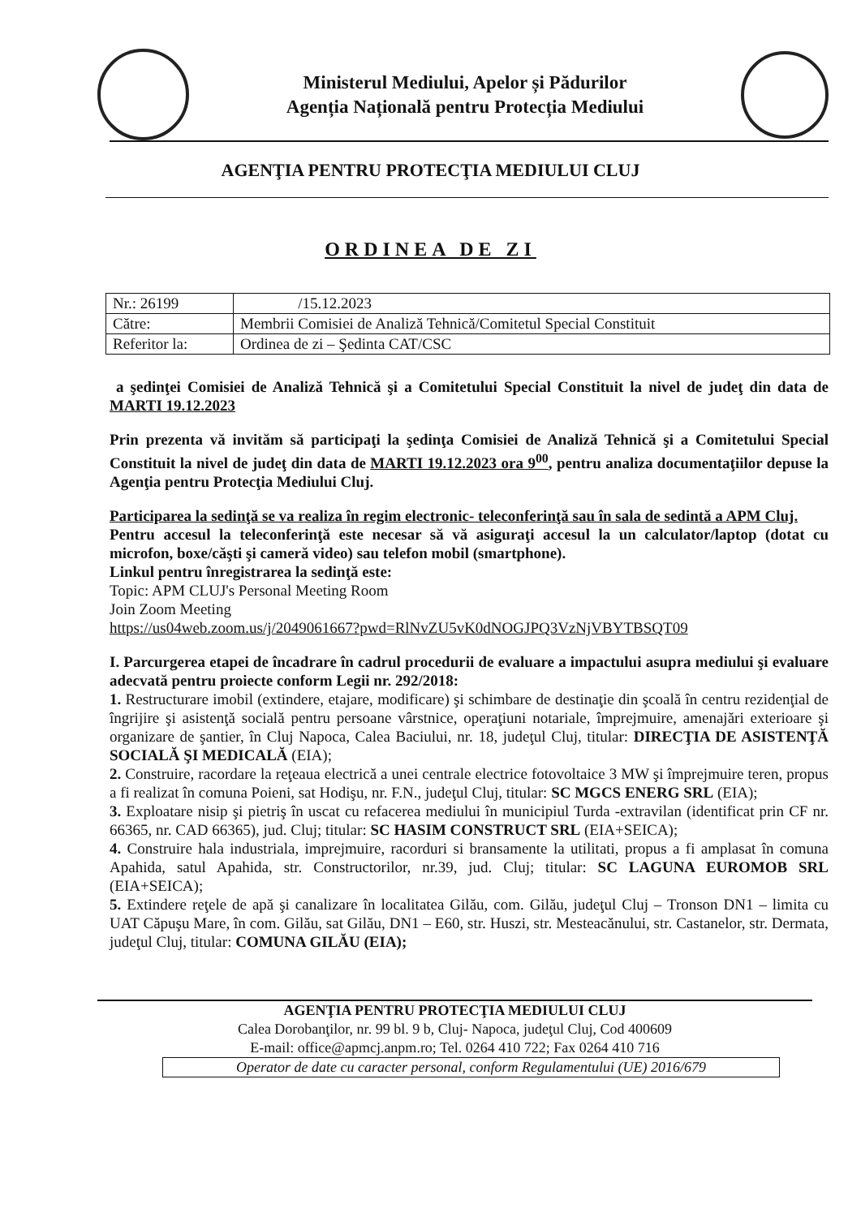Ministerul Mediului, Apelor și Pădurilor
Agenția Națională pentru Protecția Mediului
AGENŢIA PENTRU PROTECŢIA MEDIULUI CLUJ
ORDINEA DE ZI
| Nr.: 26199 | /15.12.2023 |
| Către: | Membrii Comisiei de Analiză Tehnică/Comitetul Special Constituit |
| Referitor la: | Ordinea de zi – Şedinta CAT/CSC |
a şedinţei Comisiei de Analiză Tehnică şi a Comitetului Special Constituit la nivel de judeţ din data de MARTI 19.12.2023
Prin prezenta vă invităm să participaţi la şedinţa Comisiei de Analiză Tehnică şi a Comitetului Special Constituit la nivel de judeţ din data de MARTI 19.12.2023 ora 9<sup>00</sup>, pentru analiza documentaţiilor depuse la Agenţia pentru Protecţia Mediului Cluj.
Participarea la sedinţă se va realiza în regim electronic- teleconferinţă sau în sala de sedintă a APM Cluj.
Pentru accesul la teleconferinţă este necesar să vă asiguraţi accesul la un calculator/laptop (dotat cu microfon, boxe/căşti şi cameră video) sau telefon mobil (smartphone).
Linkul pentru înregistrarea la sedinţă este:
Topic: APM CLUJ's Personal Meeting Room
Join Zoom Meeting
https://us04web.zoom.us/j/2049061667?pwd=RlNvZU5vK0dNOGJPQ3VzNjVBYTBSQT09
I. Parcurgerea etapei de încadrare în cadrul procedurii de evaluare a impactului asupra mediului şi evaluare adecvată pentru proiecte conform Legii nr. 292/2018:
1. Restructurare imobil (extindere, etajare, modificare) şi schimbare de destinaţie din şcoală în centru rezidenţial de îngrijire şi asistenţă socială pentru persoane vârstnice, operaţiuni notariale, împrejmuire, amenajări exterioare şi organizare de şantier, în Cluj Napoca, Calea Baciului, nr. 18, judeţul Cluj, titular: DIRECŢIA DE ASISTENŢĂ SOCIALĂ ŞI MEDICALĂ (EIA);
2. Construire, racordare la reţeaua electrică a unei centrale electrice fotovoltaice 3 MW şi împrejmuire teren, propus a fi realizat în comuna Poieni, sat Hodişu, nr. F.N., judeţul Cluj, titular: SC MGCS ENERG SRL (EIA);
3. Exploatare nisip şi pietriş în uscat cu refacerea mediului în municipiul Turda -extravilan (identificat prin CF nr. 66365, nr. CAD 66365), jud. Cluj; titular: SC HASIM CONSTRUCT SRL (EIA+SEICA);
4. Construire hala industriala, imprejmuire, racorduri si bransamente la utilitati, propus a fi amplasat în comuna Apahida, satul Apahida, str. Constructorilor, nr.39, jud. Cluj; titular: SC LAGUNA EUROMOB SRL (EIA+SEICA);
5. Extindere reţele de apă şi canalizare în localitatea Gilău, com. Gilău, judeţul Cluj – Tronson DN1 – limita cu UAT Căpuşu Mare, în com. Gilău, sat Gilău, DN1 – E60, str. Huszi, str. Mesteacănului, str. Castanelor, str. Dermata, judeţul Cluj, titular: COMUNA GILĂU (EIA);
AGENŢIA PENTRU PROTECŢIA MEDIULUI CLUJ
Calea Dorobanţilor, nr. 99 bl. 9 b, Cluj- Napoca, judeţul Cluj, Cod 400609
E-mail: office@apmcj.anpm.ro; Tel. 0264 410 722; Fax 0264 410 716
Operator de date cu caracter personal, conform Regulamentului (UE) 2016/679